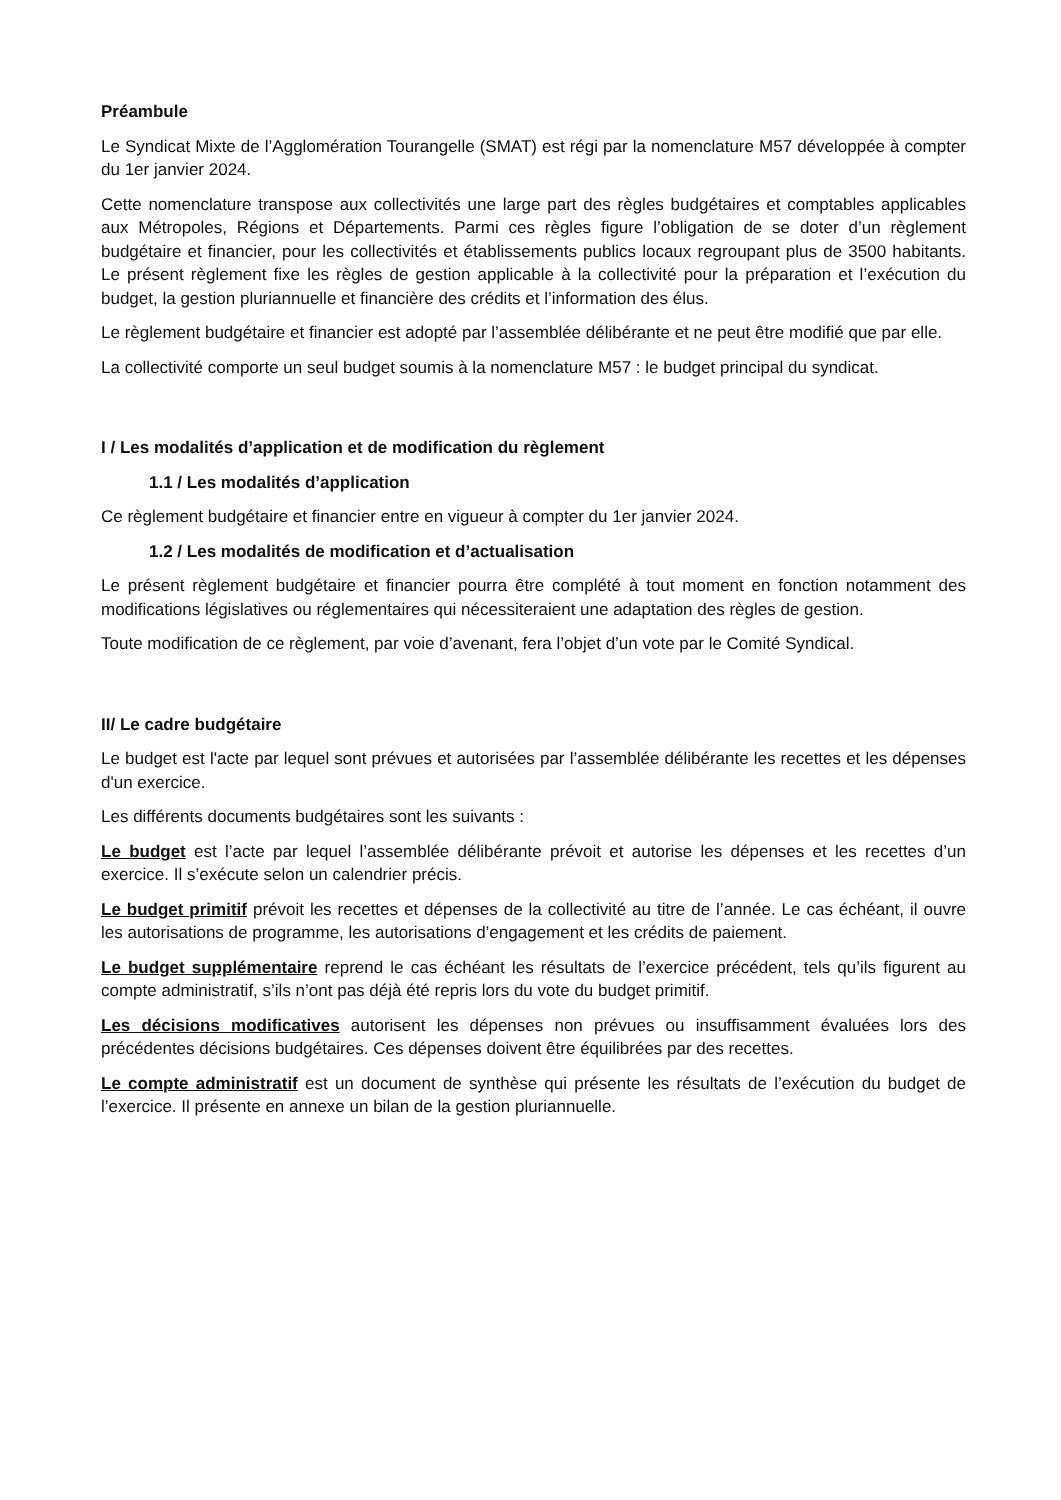Préambule
Le Syndicat Mixte de l’Agglomération Tourangelle (SMAT) est régi par la nomenclature M57 développée à compter du 1er janvier 2024.
Cette nomenclature transpose aux collectivités une large part des règles budgétaires et comptables applicables aux Métropoles, Régions et Départements. Parmi ces règles figure l’obligation de se doter d’un règlement budgétaire et financier, pour les collectivités et établissements publics locaux regroupant plus de 3500 habitants. Le présent règlement fixe les règles de gestion applicable à la collectivité pour la préparation et l’exécution du budget, la gestion pluriannuelle et financière des crédits et l’information des élus.
Le règlement budgétaire et financier est adopté par l’assemblée délibérante et ne peut être modifié que par elle.
La collectivité comporte un seul budget soumis à la nomenclature M57 : le budget principal du syndicat.
I / Les modalités d’application et de modification du règlement
1.1 / Les modalités d’application
Ce règlement budgétaire et financier entre en vigueur à compter du 1er janvier 2024.
1.2 / Les modalités de modification et d’actualisation
Le présent règlement budgétaire et financier pourra être complété à tout moment en fonction notamment des modifications législatives ou réglementaires qui nécessiteraient une adaptation des règles de gestion.
Toute modification de ce règlement, par voie d’avenant, fera l’objet d’un vote par le Comité Syndical.
II/ Le cadre budgétaire
Le budget est l'acte par lequel sont prévues et autorisées par l’assemblée délibérante les recettes et les dépenses d'un exercice.
Les différents documents budgétaires sont les suivants :
Le budget est l’acte par lequel l’assemblée délibérante prévoit et autorise les dépenses et les recettes d’un exercice. Il s’exécute selon un calendrier précis.
Le budget primitif prévoit les recettes et dépenses de la collectivité au titre de l’année. Le cas échéant, il ouvre les autorisations de programme, les autorisations d’engagement et les crédits de paiement.
Le budget supplémentaire reprend le cas échéant les résultats de l’exercice précédent, tels qu’ils figurent au compte administratif, s’ils n’ont pas déjà été repris lors du vote du budget primitif.
Les décisions modificatives autorisent les dépenses non prévues ou insuffisamment évaluées lors des précédentes décisions budgétaires. Ces dépenses doivent être équilibrées par des recettes.
Le compte administratif est un document de synthèse qui présente les résultats de l’exécution du budget de l’exercice. Il présente en annexe un bilan de la gestion pluriannuelle.